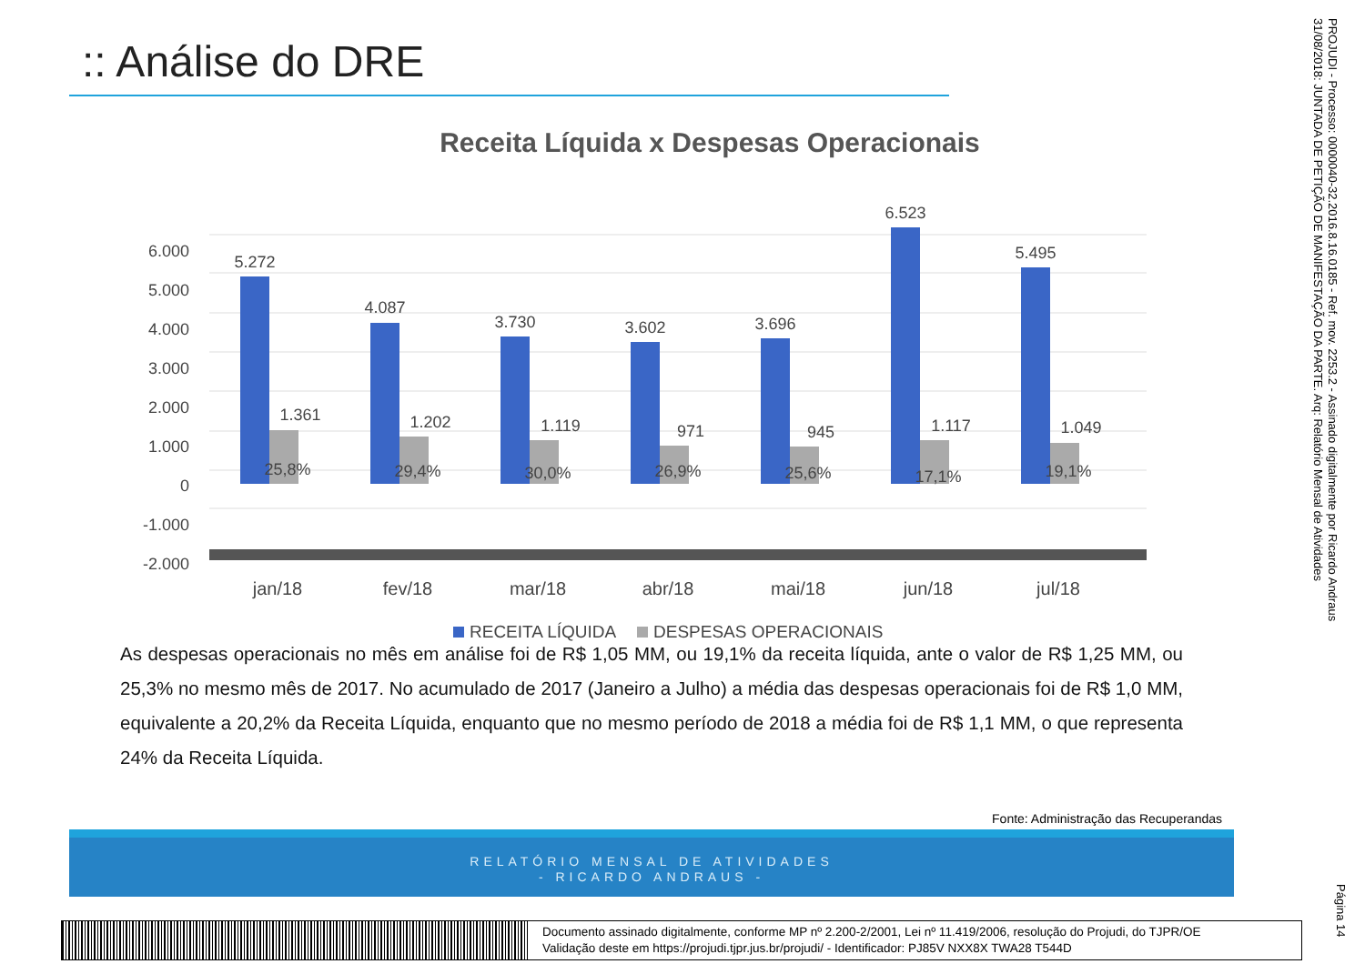:: Análise do DRE
Receita Líquida x Despesas Operacionais
6.000
5.000
4.000
3.000
2.000
1.000
0
-1.000
-2.000
5.272
4.087
3.730
3.602
3.696
6.523
5.495
1.361
1.202
1.119
971
945
1.117
1.049
25,8%
29,4%
30,0%
26,9%
25,6%
17,1%
19,1%
jan/18
fev/18
mar/18
abr/18
mai/18
jun/18
jul/18
RECEITA LÍQUIDA
DESPESAS OPERACIONAIS
As despesas operacionais no mês em análise foi de R$ 1,05 MM, ou 19,1% da receita líquida, ante o valor de R$ 1,25 MM, ou 25,3% no mesmo mês de 2017. No acumulado de 2017 (Janeiro a Julho) a média das despesas operacionais foi de R$ 1,0 MM, equivalente a 20,2% da Receita Líquida, enquanto que no mesmo período de 2018 a média foi de R$ 1,1 MM, o que representa 24% da Receita Líquida.
Fonte: Administração das Recuperandas
RELATÓRIO MENSAL DE ATIVIDADES
- RICARDO ANDRAUS -
PROJUDI - Processo: 0000040-32.2016.8.16.0185 - Ref. mov. 2253.2 - Assinado digitalmente por Ricardo Andraus
31/08/2018: JUNTADA DE PETIÇÃO DE MANIFESTAÇÃO DA PARTE. Arq: Relatório Mensal de Atividades
Página 14
Documento assinado digitalmente, conforme MP nº 2.200-2/2001, Lei nº 11.419/2006, resolução do Projudi, do TJPR/OE
Validação deste em https://projudi.tjpr.jus.br/projudi/ - Identificador: PJ85V NXX8X TWA28 T544D